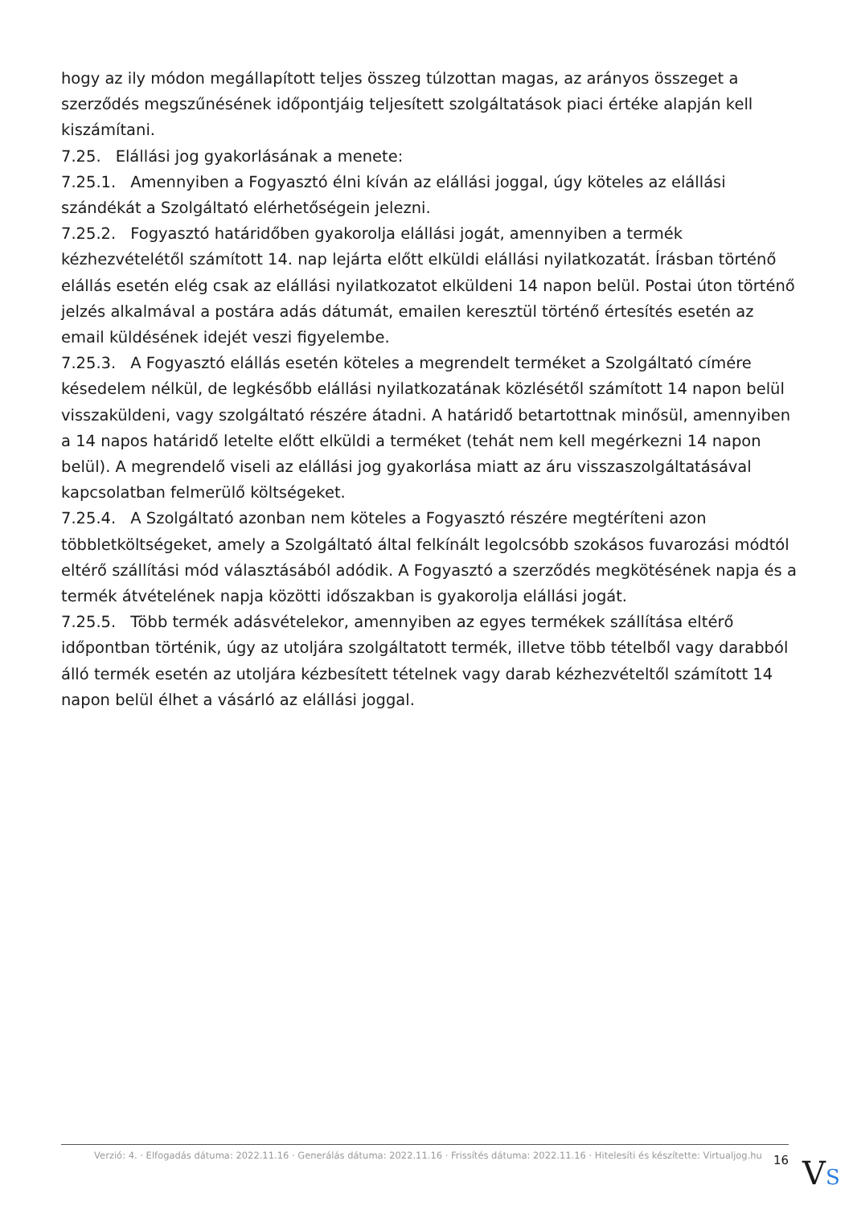hogy az ily módon megállapított teljes összeg túlzottan magas, az arányos összeget a szerződés megszűnésének időpontjáig teljesített szolgáltatások piaci értéke alapján kell kiszámítani.
7.25. Elállási jog gyakorlásának a menete:
7.25.1. Amennyiben a Fogyasztó élni kíván az elállási joggal, úgy köteles az elállási szándékát a Szolgáltató elérhetőségein jelezni.
7.25.2. Fogyasztó határidőben gyakorolja elállási jogát, amennyiben a termék kézhezvételétől számított 14. nap lejárta előtt elküldi elállási nyilatkozatát. Írásban történő elállás esetén elég csak az elállási nyilatkozatot elküldeni 14 napon belül. Postai úton történő jelzés alkalmával a postára adás dátumát, emailen keresztül történő értesítés esetén az email küldésének idejét veszi figyelembe.
7.25.3. A Fogyasztó elállás esetén köteles a megrendelt terméket a Szolgáltató címére késedelem nélkül, de legkésőbb elállási nyilatkozatának közlésétől számított 14 napon belül visszaküldeni, vagy szolgáltató részére átadni. A határidő betartottnak minősül, amennyiben a 14 napos határidő letelte előtt elküldi a terméket (tehát nem kell megérkezni 14 napon belül). A megrendelő viseli az elállási jog gyakorlása miatt az áru visszaszolgáltatásával kapcsolatban felmerülő költségeket.
7.25.4. A Szolgáltató azonban nem köteles a Fogyasztó részére megtéríteni azon többletköltségeket, amely a Szolgáltató által felkínált legolcsóbb szokásos fuvarozási módtól eltérő szállítási mód választásából adódik. A Fogyasztó a szerződés megkötésének napja és a termék átvételének napja közötti időszakban is gyakorolja elállási jogát.
7.25.5. Több termék adásvételekor, amennyiben az egyes termékek szállítása eltérő időpontban történik, úgy az utoljára szolgáltatott termék, illetve több tételből vagy darabból álló termék esetén az utoljára kézbesített tételnek vagy darab kézhezvételtől számított 14 napon belül élhet a vásárló az elállási joggal.
Verzió: 4. · Elfogadás dátuma: 2022.11.16 · Generálás dátuma: 2022.11.16 · Frissítés dátuma: 2022.11.16 · Hitelesíti és készítette: Virtualjog.hu 16
VS